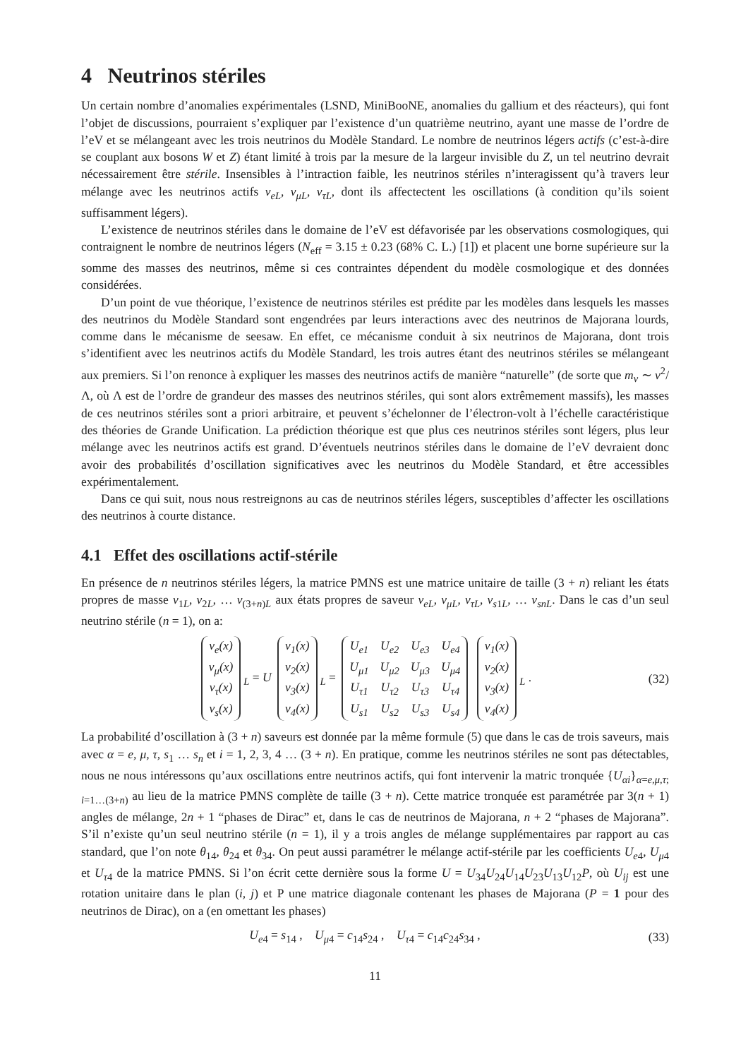4 Neutrinos stériles
Un certain nombre d’anomalies expérimentales (LSND, MiniBooNE, anomalies du gallium et des réacteurs), qui font l’objet de discussions, pourraient s’expliquer par l’existence d’un quatrième neutrino, ayant une masse de l’ordre de l’eV et se mélangeant avec les trois neutrinos du Modèle Standard. Le nombre de neutrinos légers actifs (c’est-à-dire se couplant aux bosons W et Z) étant limité à trois par la mesure de la largeur invisible du Z, un tel neutrino devrait nécessairement être stérile. Insensibles à l’intraction faible, les neutrinos stériles n’interagissent qu’à travers leur mélange avec les neutrinos actifs ν<sub>eL</sub>, ν<sub>μL</sub>, ν<sub>τL</sub>, dont ils affectectent les oscillations (à condition qu’ils soient suffisamment légers).
L’existence de neutrinos stériles dans le domaine de l’eV est défavorisée par les observations cosmologiques, qui contraignent le nombre de neutrinos légers (N<sub>eff</sub> = 3.15 ± 0.23 (68% C. L.) [1]) et placent une borne supérieure sur la somme des masses des neutrinos, même si ces contraintes dépendent du modèle cosmologique et des données considérées.
D’un point de vue théorique, l’existence de neutrinos stériles est prédite par les modèles dans lesquels les masses des neutrinos du Modèle Standard sont engendrées par leurs interactions avec des neutrinos de Majorana lourds, comme dans le mécanisme de seesaw. En effet, ce mécanisme conduit à six neutrinos de Majorana, dont trois s’identifient avec les neutrinos actifs du Modèle Standard, les trois autres étant des neutrinos stériles se mélangeant aux premiers. Si l’on renonce à expliquer les masses des neutrinos actifs de manière “naturelle” (de sorte que m<sub>ν</sub> ∼ v<sup>2</sup>/Λ, où Λ est de l’ordre de grandeur des masses des neutrinos stériles, qui sont alors extrêmement massifs), les masses de ces neutrinos stériles sont a priori arbitraire, et peuvent s’échelonner de l’électron-volt à l’échelle caractéristique des théories de Grande Unification. La prédiction théorique est que plus ces neutrinos stériles sont légers, plus leur mélange avec les neutrinos actifs est grand. D’éventuels neutrinos stériles dans le domaine de l’eV devraient donc avoir des probabilités d’oscillation significatives avec les neutrinos du Modèle Standard, et être accessibles expérimentalement.
Dans ce qui suit, nous nous restreignons au cas de neutrinos stériles légers, susceptibles d’affecter les oscillations des neutrinos à courte distance.
4.1 Effet des oscillations actif-stérile
En présence de n neutrinos stériles légers, la matrice PMNS est une matrice unitaire de taille (3 + n) reliant les états propres de masse ν<sub>1L</sub>, ν<sub>2L</sub>, … ν<sub>(3+n)L</sub> aux états propres de saveur ν<sub>eL</sub>, ν<sub>μL</sub>, ν<sub>τL</sub>, ν<sub>s1L</sub>, … ν<sub>snL</sub>. Dans le cas d’un seul neutrino stérile (n = 1), on a:
| ν<sub>e</sub>(x) |
| ν<sub>μ</sub>(x) |
| ν<sub>τ</sub>(x) |
| ν<sub>s</sub>(x) |
<sub>L</sub> = U
| ν<sub>1</sub>(x) |
| ν<sub>2</sub>(x) |
| ν<sub>3</sub>(x) |
| ν<sub>4</sub>(x) |
<sub>L</sub> =
| U<sub>e1</sub> | U<sub>e2</sub> | U<sub>e3</sub> | U<sub>e4</sub> |
| U<sub>μ1</sub> | U<sub>μ2</sub> | U<sub>μ3</sub> | U<sub>μ4</sub> |
| U<sub>τ1</sub> | U<sub>τ2</sub> | U<sub>τ3</sub> | U<sub>τ4</sub> |
| U<sub>s1</sub> | U<sub>s2</sub> | U<sub>s3</sub> | U<sub>s4</sub> |
| ν<sub>1</sub>(x) |
| ν<sub>2</sub>(x) |
| ν<sub>3</sub>(x) |
| ν<sub>4</sub>(x) |
<sub>L</sub> .
(32)
La probabilité d’oscillation à (3 + n) saveurs est donnée par la même formule (5) que dans le cas de trois saveurs, mais avec α = e, μ, τ, s<sub>1</sub> … s<sub>n</sub> et i = 1, 2, 3, 4 … (3 + n). En pratique, comme les neutrinos stériles ne sont pas détectables, nous ne nous intéressons qu’aux oscillations entre neutrinos actifs, qui font intervenir la matric tronquée {U<sub>αi</sub>}<sub>α=e,μ,τ; i=1…(3+n)</sub> au lieu de la matrice PMNS complète de taille (3 + n). Cette matrice tronquée est paramétrée par 3(n + 1) angles de mélange, 2n + 1 “phases de Dirac” et, dans le cas de neutrinos de Majorana, n + 2 “phases de Majorana”. S’il n’existe qu’un seul neutrino stérile (n = 1), il y a trois angles de mélange supplémentaires par rapport au cas standard, que l’on note θ<sub>14</sub>, θ<sub>24</sub> et θ<sub>34</sub>. On peut aussi paramétrer le mélange actif-stérile par les coefficients U<sub>e4</sub>, U<sub>μ4</sub> et U<sub>τ4</sub> de la matrice PMNS. Si l’on écrit cette dernière sous la forme U = U<sub>34</sub>U<sub>24</sub>U<sub>14</sub>U<sub>23</sub>U<sub>13</sub>U<sub>12</sub>P, où U<sub>ij</sub> est une rotation unitaire dans le plan (i, j) et P une matrice diagonale contenant les phases de Majorana (P = 1 pour des neutrinos de Dirac), on a (en omettant les phases)
U<sub>e4</sub> = s<sub>14</sub> , U<sub>μ4</sub> = c<sub>14</sub>s<sub>24</sub> , U<sub>τ4</sub> = c<sub>14</sub>c<sub>24</sub>s<sub>34</sub> ,
(33)
11